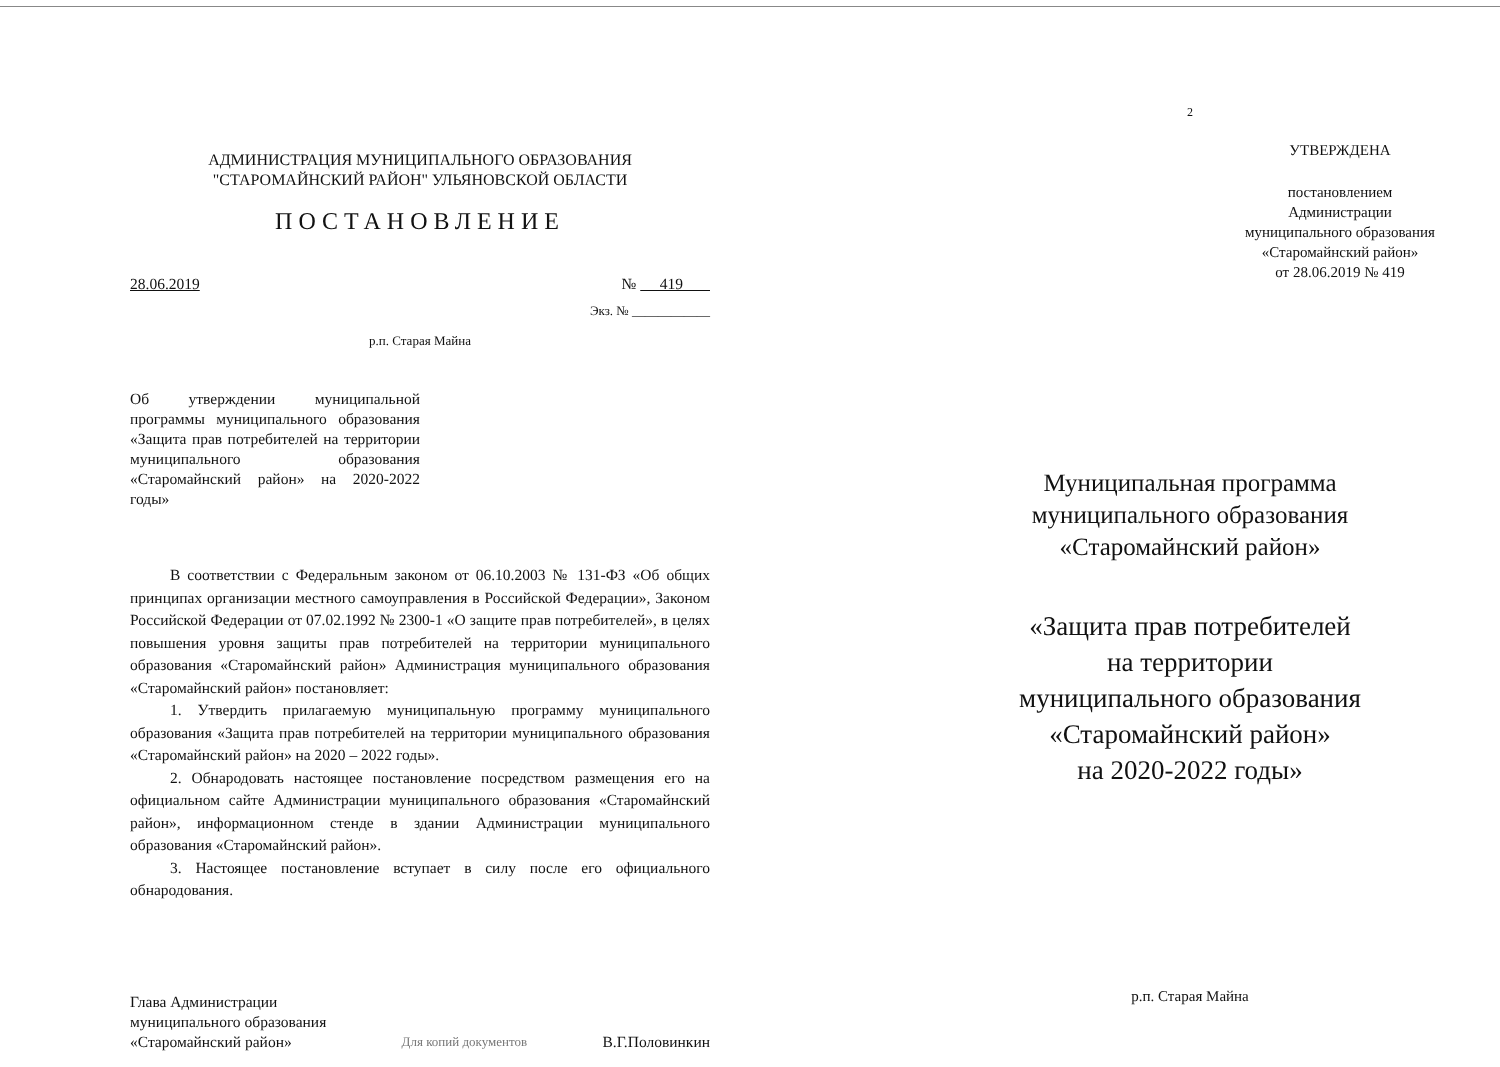АДМИНИСТРАЦИЯ МУНИЦИПАЛЬНОГО ОБРАЗОВАНИЯ
"СТАРОМАЙНСКИЙ РАЙОН" УЛЬЯНОВСКОЙ ОБЛАСТИ
ПОСТАНОВЛЕНИЕ
28.06.2019 № 419
Экз. № ____________
р.п. Старая Майна
Об утверждении муниципальной программы муниципального образования «Защита прав потребителей на территории муниципального образования «Старомайнский район» на 2020-2022 годы»
В соответствии с Федеральным законом от 06.10.2003 № 131-ФЗ «Об общих принципах организации местного самоуправления в Российской Федерации», Законом Российской Федерации от 07.02.1992 № 2300-1 «О защите прав потребителей», в целях повышения уровня защиты прав потребителей на территории муниципального образования «Старомайнский район» Администрация муниципального образования «Старомайнский район» постановляет:
1. Утвердить прилагаемую муниципальную программу муниципального образования «Защита прав потребителей на территории муниципального образования «Старомайнский район» на 2020 – 2022 годы».
2. Обнародовать настоящее постановление посредством размещения его на официальном сайте Администрации муниципального образования «Старомайнский район», информационном стенде в здании Администрации муниципального образования «Старомайнский район».
3. Настоящее постановление вступает в силу после его официального обнародования.
Глава Администрации
муниципального образования
«Старомайнский район»
Для копий документов
В.Г.Половинкин
2
УТВЕРЖДЕНА
постановлением
Администрации
муниципального образования
«Старомайнский район»
от 28.06.2019 № 419
Муниципальная программа
муниципального образования
«Старомайнский район»
«Защита прав потребителей
на территории
муниципального образования
«Старомайнский район»
на 2020-2022 годы»
р.п. Старая Майна